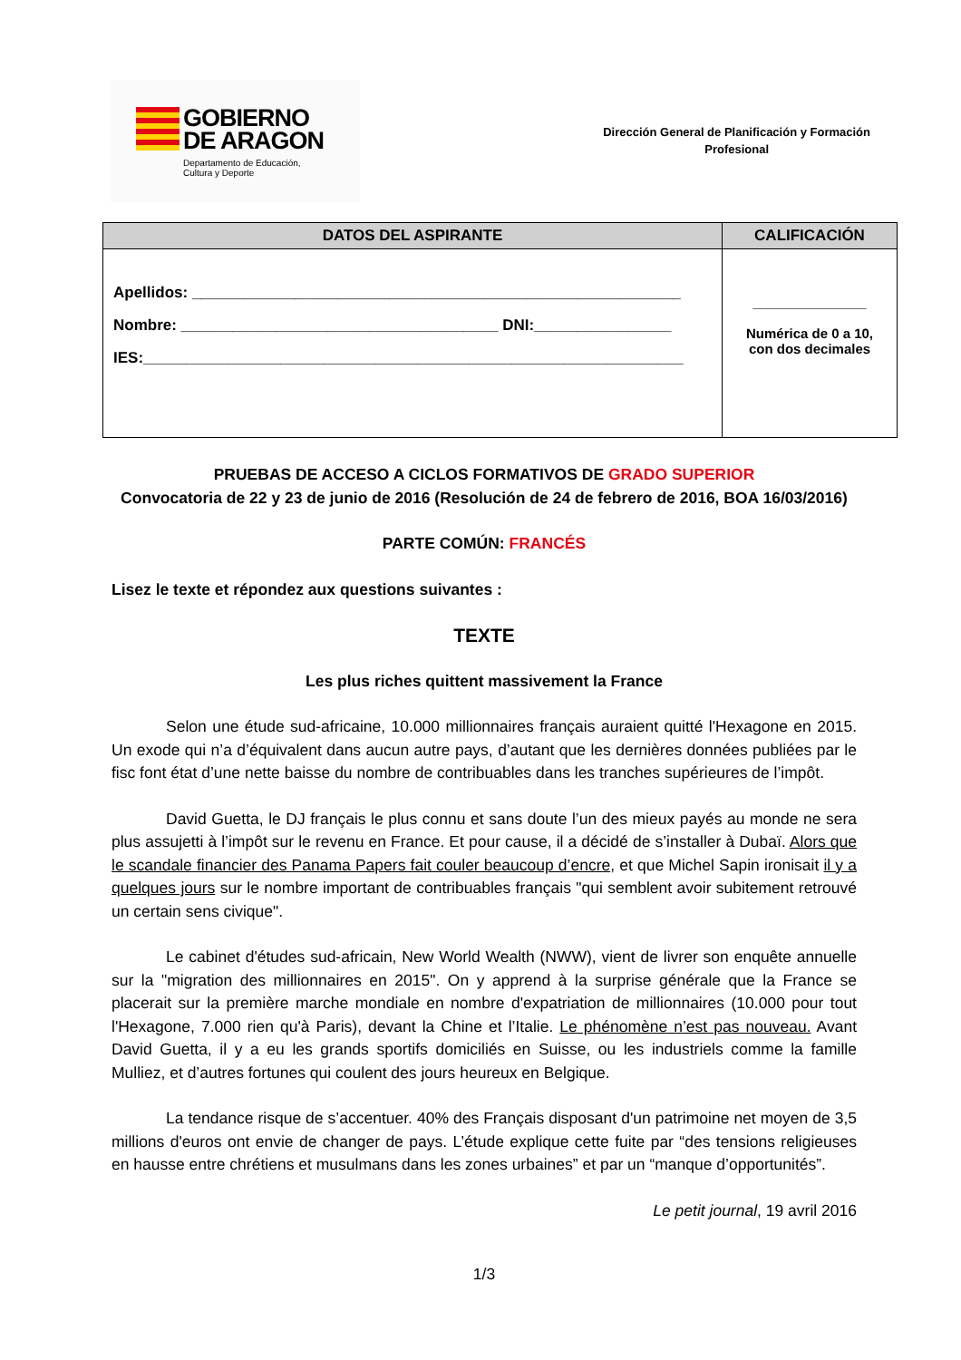GOBIERNO
DE ARAGON
Departamento de Educación,
Cultura y Deporte
Dirección General de Planificación y Formación
Profesional
| DATOS DEL ASPIRANTE | CALIFICACIÓN |
| --- | --- |
| Apellidos: _________________________________________________________ Nombre: _____________________________________ DNI:________________ IES:_______________________________________________________________ | _______________ Numérica de 0 a 10, con dos decimales |
PRUEBAS DE ACCESO A CICLOS FORMATIVOS DE GRADO SUPERIOR
Convocatoria de 22 y 23 de junio de 2016 (Resolución de 24 de febrero de 2016, BOA 16/03/2016)
PARTE COMÚN: FRANCÉS
Lisez le texte et répondez aux questions suivantes :
TEXTE
Les plus riches quittent massivement la France
Selon une étude sud-africaine, 10.000 millionnaires français auraient quitté l'Hexagone en 2015. Un exode qui n’a d’équivalent dans aucun autre pays, d’autant que les dernières données publiées par le fisc font état d’une nette baisse du nombre de contribuables dans les tranches supérieures de l’impôt.
David Guetta, le DJ français le plus connu et sans doute l’un des mieux payés au monde ne sera plus assujetti à l’impôt sur le revenu en France. Et pour cause, il a décidé de s’installer à Dubaï. Alors que le scandale financier des Panama Papers fait couler beaucoup d’encre, et que Michel Sapin ironisait il y a quelques jours sur le nombre important de contribuables français "qui semblent avoir subitement retrouvé un certain sens civique".
Le cabinet d'études sud-africain, New World Wealth (NWW), vient de livrer son enquête annuelle sur la "migration des millionnaires en 2015". On y apprend à la surprise générale que la France se placerait sur la première marche mondiale en nombre d'expatriation de millionnaires (10.000 pour tout l'Hexagone, 7.000 rien qu'à Paris), devant la Chine et l’Italie. Le phénomène n’est pas nouveau. Avant David Guetta, il y a eu les grands sportifs domiciliés en Suisse, ou les industriels comme la famille Mulliez, et d’autres fortunes qui coulent des jours heureux en Belgique.
La tendance risque de s’accentuer. 40% des Français disposant d'un patrimoine net moyen de 3,5 millions d'euros ont envie de changer de pays. L’étude explique cette fuite par “des tensions religieuses en hausse entre chrétiens et musulmans dans les zones urbaines” et par un “manque d’opportunités”.
Le petit journal, 19 avril 2016
1/3